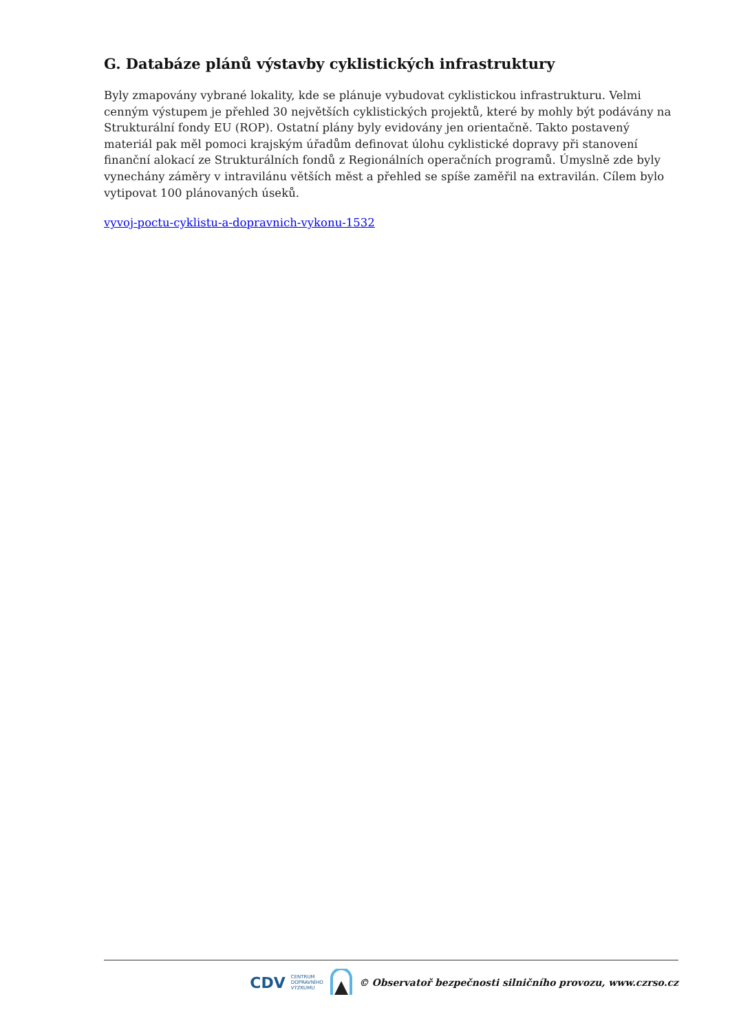G. Databáze plánů výstavby cyklistických infrastruktury
Byly zmapovány vybrané lokality, kde se plánuje vybudovat cyklistickou infrastrukturu. Velmi cenným výstupem je přehled 30 největších cyklistických projektů, které by mohly být podávány na Strukturální fondy EU (ROP). Ostatní plány byly evidovány jen orientačně. Takto postavený materiál pak měl pomoci krajským úřadům definovat úlohu cyklistické dopravy při stanovení finanční alokací ze Strukturálních fondů z Regionálních operačních programů. Úmyslně zde byly vynechány záměry v intravilánu větších měst a přehled se spíše zaměřil na extravilán. Cílem bylo vytipovat 100 plánovaných úseků.
vyvoj-poctu-cyklistu-a-dopravnich-vykonu-1532
CDV CENTRUM
DOPRAVNÍHO
VÝZKUMU © Observatoř bezpečnosti silničního provozu, www.czrso.cz